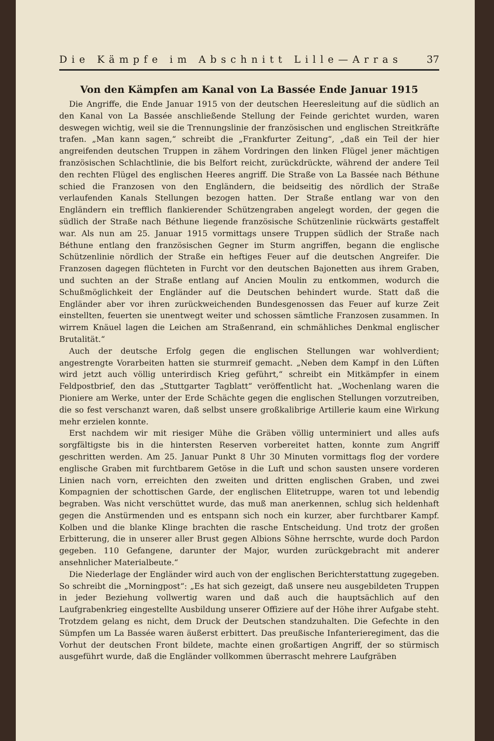Die Kämpfe im Abschnitt Lille—Arras 37
Von den Kämpfen am Kanal von La Bassée Ende Januar 1915
Die Angriffe, die Ende Januar 1915 von der deutschen Heeresleitung auf die südlich an den Kanal von La Bassée anschließende Stellung der Feinde gerichtet wurden, waren deswegen wichtig, weil sie die Trennungslinie der französischen und englischen Streitkräfte trafen. „Man kann sagen,“ schreibt die „Frankfurter Zeitung“, „daß ein Teil der hier angreifenden deutschen Truppen in zähem Vordringen den linken Flügel jener mächtigen französischen Schlachtlinie, die bis Belfort reicht, zurückdrückte, während der andere Teil den rechten Flügel des englischen Heeres angriff. Die Straße von La Bassée nach Béthune schied die Franzosen von den Engländern, die beidseitig des nördlich der Straße verlaufenden Kanals Stellungen bezogen hatten. Der Straße entlang war von den Engländern ein trefflich flankierender Schützengraben angelegt worden, der gegen die südlich der Straße nach Béthune liegende französische Schützenlinie rückwärts gestaffelt war. Als nun am 25. Januar 1915 vormittags unsere Truppen südlich der Straße nach Béthune entlang den französischen Gegner im Sturm angriffen, begann die englische Schützenlinie nördlich der Straße ein heftiges Feuer auf die deutschen Angreifer. Die Franzosen dagegen flüchteten in Furcht vor den deutschen Bajonetten aus ihrem Graben, und suchten an der Straße entlang auf Ancien Moulin zu entkommen, wodurch die Schußmöglichkeit der Engländer auf die Deutschen behindert wurde. Statt daß die Engländer aber vor ihren zurückweichenden Bundesgenossen das Feuer auf kurze Zeit einstellten, feuerten sie unentwegt weiter und schossen sämtliche Franzosen zusammen. In wirrem Knäuel lagen die Leichen am Straßenrand, ein schmähliches Denkmal englischer Brutalität.“
Auch der deutsche Erfolg gegen die englischen Stellungen war wohlverdient; angestrengte Vorarbeiten hatten sie sturmreif gemacht. „Neben dem Kampf in den Lüften wird jetzt auch völlig unterirdisch Krieg geführt,“ schreibt ein Mitkämpfer in einem Feldpostbrief, den das „Stuttgarter Tagblatt“ veröffentlicht hat. „Wochenlang waren die Pioniere am Werke, unter der Erde Schächte gegen die englischen Stellungen vorzutreiben, die so fest verschanzt waren, daß selbst unsere großkalibrige Artillerie kaum eine Wirkung mehr erzielen konnte.
Erst nachdem wir mit riesiger Mühe die Gräben völlig unterminiert und alles aufs sorgfältigste bis in die hintersten Reserven vorbereitet hatten, konnte zum Angriff geschritten werden. Am 25. Januar Punkt 8 Uhr 30 Minuten vormittags flog der vordere englische Graben mit furchtbarem Getöse in die Luft und schon sausten unsere vorderen Linien nach vorn, erreichten den zweiten und dritten englischen Graben, und zwei Kompagnien der schottischen Garde, der englischen Elitetruppe, waren tot und lebendig begraben. Was nicht verschüttet wurde, das muß man anerkennen, schlug sich heldenhaft gegen die Anstürmenden und es entspann sich noch ein kurzer, aber furchtbarer Kampf. Kolben und die blanke Klinge brachten die rasche Entscheidung. Und trotz der großen Erbitterung, die in unserer aller Brust gegen Albions Söhne herrschte, wurde doch Pardon gegeben. 110 Gefangene, darunter der Major, wurden zurückgebracht mit anderer ansehnlicher Materialbeute.“
Die Niederlage der Engländer wird auch von der englischen Berichterstattung zugegeben. So schreibt die „Morningpost“: „Es hat sich gezeigt, daß unsere neu ausgebildeten Truppen in jeder Beziehung vollwertig waren und daß auch die hauptsächlich auf den Laufgrabenkrieg eingestellte Ausbildung unserer Offiziere auf der Höhe ihrer Aufgabe steht. Trotzdem gelang es nicht, dem Druck der Deutschen standzuhalten. Die Gefechte in den Sümpfen um La Bassée waren äußerst erbittert. Das preußische Infanterieregiment, das die Vorhut der deutschen Front bildete, machte einen großartigen Angriff, der so stürmisch ausgeführt wurde, daß die Engländer vollkommen überrascht mehrere Laufgräben